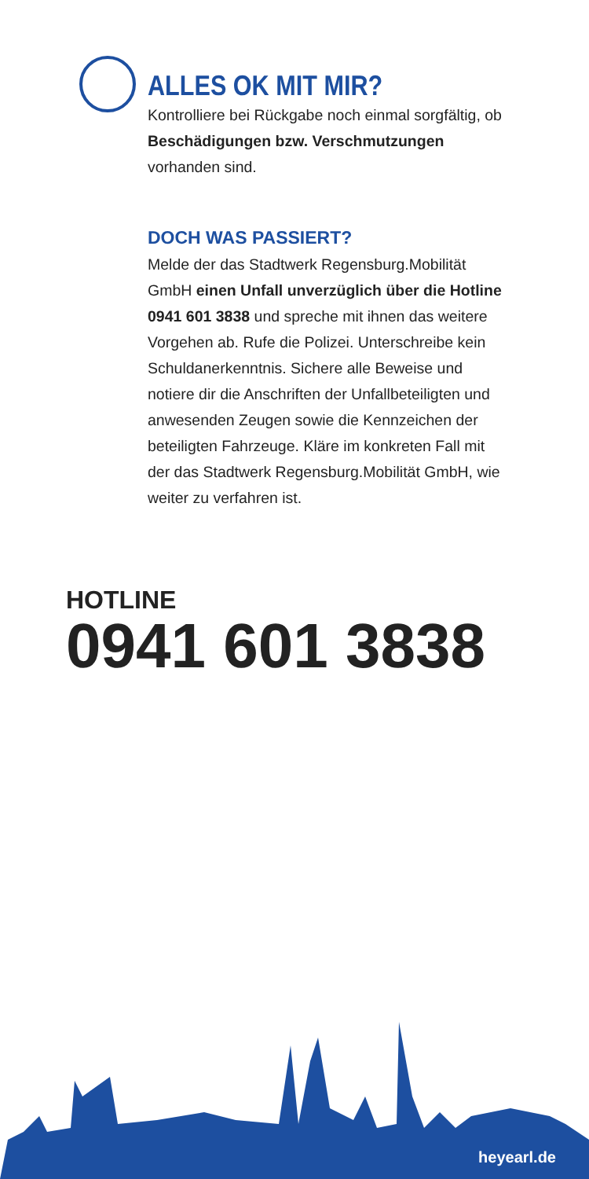ALLES OK MIT MIR?
Kontrolliere bei Rückgabe noch einmal sorgfältig, ob Beschädigungen bzw. Verschmutzungen vorhanden sind.
DOCH WAS PASSIERT?
Melde der das Stadtwerk Regensburg.Mobilität GmbH einen Unfall unverzüglich über die Hotline 0941 601 3838 und spreche mit ihnen das weitere Vorgehen ab. Rufe die Polizei. Unterschreibe kein Schuldanerkenntnis. Sichere alle Beweise und notiere dir die Anschriften der Unfallbeteiligten und anwesenden Zeugen sowie die Kennzeichen der beteiligten Fahrzeuge. Kläre im konkreten Fall mit der das Stadtwerk Regensburg.Mobilität GmbH, wie weiter zu verfahren ist.
HOTLINE
0941 601 3838
heyearl.de